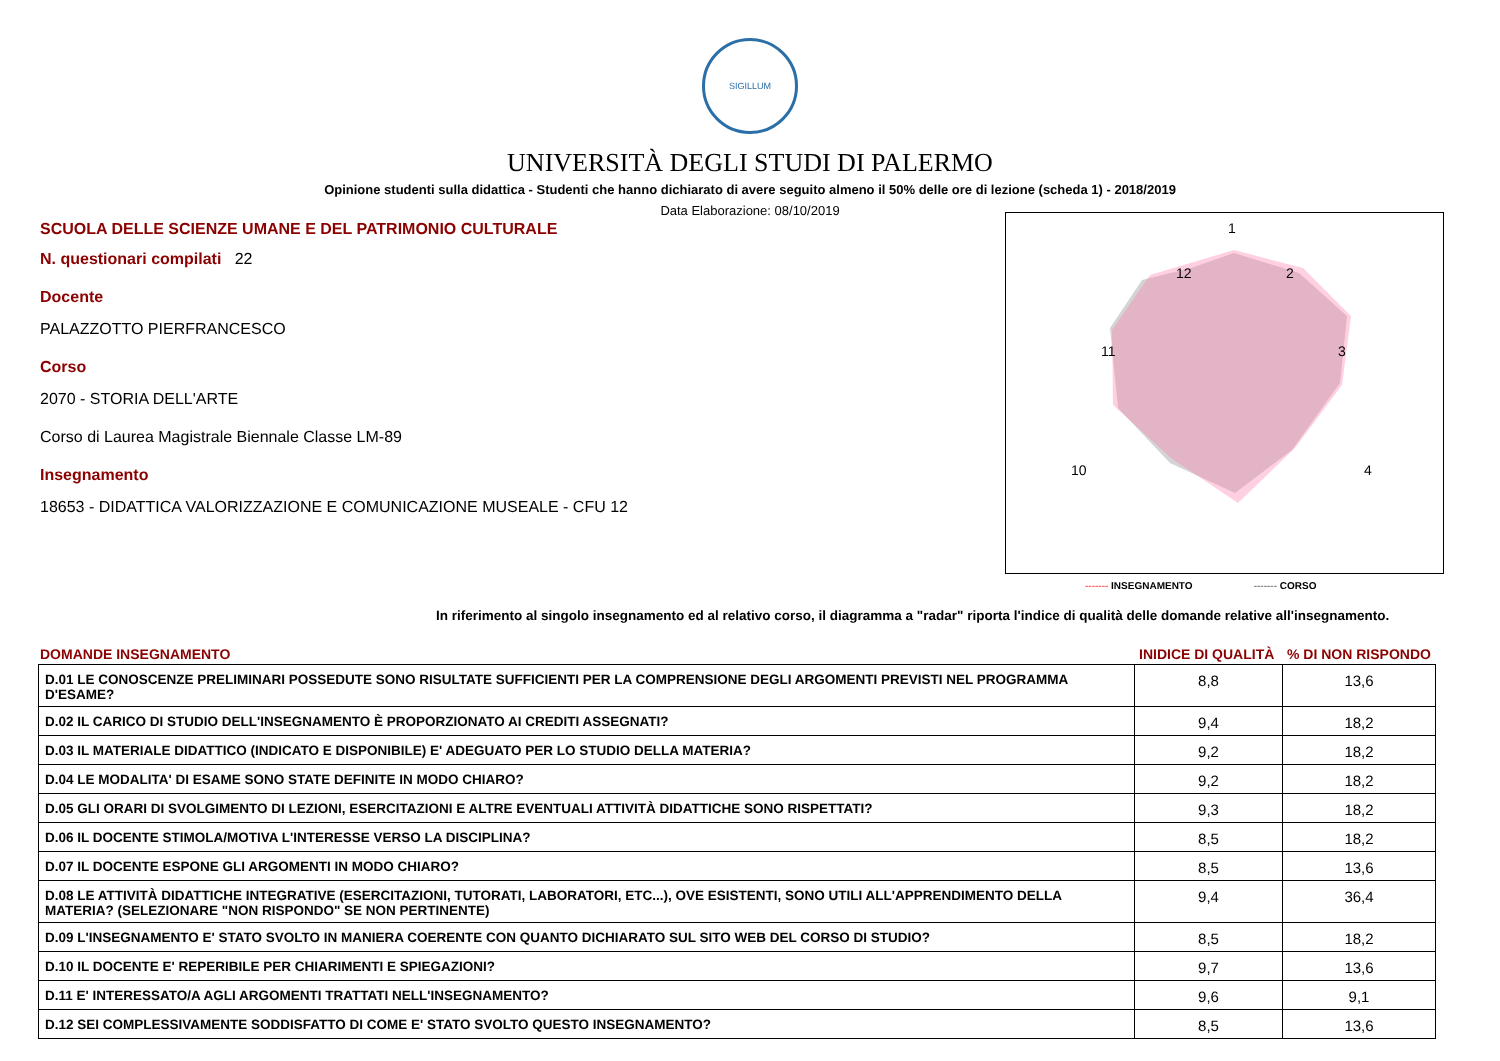SIGILLUM
UNIVERSITÀ DEGLI STUDI DI PALERMO
Opinione studenti sulla didattica - Studenti che hanno dichiarato di avere seguito almeno il 50% delle ore di lezione (scheda 1) - 2018/2019
Data Elaborazione: 08/10/2019
SCUOLA DELLE SCIENZE UMANE E DEL PATRIMONIO CULTURALE
N. questionari compilati 22
Docente
PALAZZOTTO PIERFRANCESCO
Corso
2070 - STORIA DELL'ARTE
Corso di Laurea Magistrale Biennale Classe LM-89
Insegnamento
18653 - DIDATTICA VALORIZZAZIONE E COMUNICAZIONE MUSEALE - CFU 12
1
2
3
4
10
11
12
------- INSEGNAMENTO ------- CORSO
In riferimento al singolo insegnamento ed al relativo corso, il diagramma a "radar" riporta l'indice di qualità delle domande relative all'insegnamento.
DOMANDE INSEGNAMENTO INIDICE DI QUALITÀ% DI NON RISPONDO
| D.01 LE CONOSCENZE PRELIMINARI POSSEDUTE SONO RISULTATE SUFFICIENTI PER LA COMPRENSIONE DEGLI ARGOMENTI PREVISTI NEL PROGRAMMA D'ESAME? | 8,8 | 13,6 |
| D.02 IL CARICO DI STUDIO DELL'INSEGNAMENTO È PROPORZIONATO AI CREDITI ASSEGNATI? | 9,4 | 18,2 |
| D.03 IL MATERIALE DIDATTICO (INDICATO E DISPONIBILE) E' ADEGUATO PER LO STUDIO DELLA MATERIA? | 9,2 | 18,2 |
| D.04 LE MODALITA' DI ESAME SONO STATE DEFINITE IN MODO CHIARO? | 9,2 | 18,2 |
| D.05 GLI ORARI DI SVOLGIMENTO DI LEZIONI, ESERCITAZIONI E ALTRE EVENTUALI ATTIVITÀ DIDATTICHE SONO RISPETTATI? | 9,3 | 18,2 |
| D.06 IL DOCENTE STIMOLA/MOTIVA L'INTERESSE VERSO LA DISCIPLINA? | 8,5 | 18,2 |
| D.07 IL DOCENTE ESPONE GLI ARGOMENTI IN MODO CHIARO? | 8,5 | 13,6 |
| D.08 LE ATTIVITÀ DIDATTICHE INTEGRATIVE (ESERCITAZIONI, TUTORATI, LABORATORI, ETC...), OVE ESISTENTI, SONO UTILI ALL'APPRENDIMENTO DELLA MATERIA? (SELEZIONARE "NON RISPONDO" SE NON PERTINENTE) | 9,4 | 36,4 |
| D.09 L'INSEGNAMENTO E' STATO SVOLTO IN MANIERA COERENTE CON QUANTO DICHIARATO SUL SITO WEB DEL CORSO DI STUDIO? | 8,5 | 18,2 |
| D.10 IL DOCENTE E' REPERIBILE PER CHIARIMENTI E SPIEGAZIONI? | 9,7 | 13,6 |
| D.11 E' INTERESSATO/A AGLI ARGOMENTI TRATTATI NELL'INSEGNAMENTO? | 9,6 | 9,1 |
| D.12 SEI COMPLESSIVAMENTE SODDISFATTO DI COME E' STATO SVOLTO QUESTO INSEGNAMENTO? | 8,5 | 13,6 |